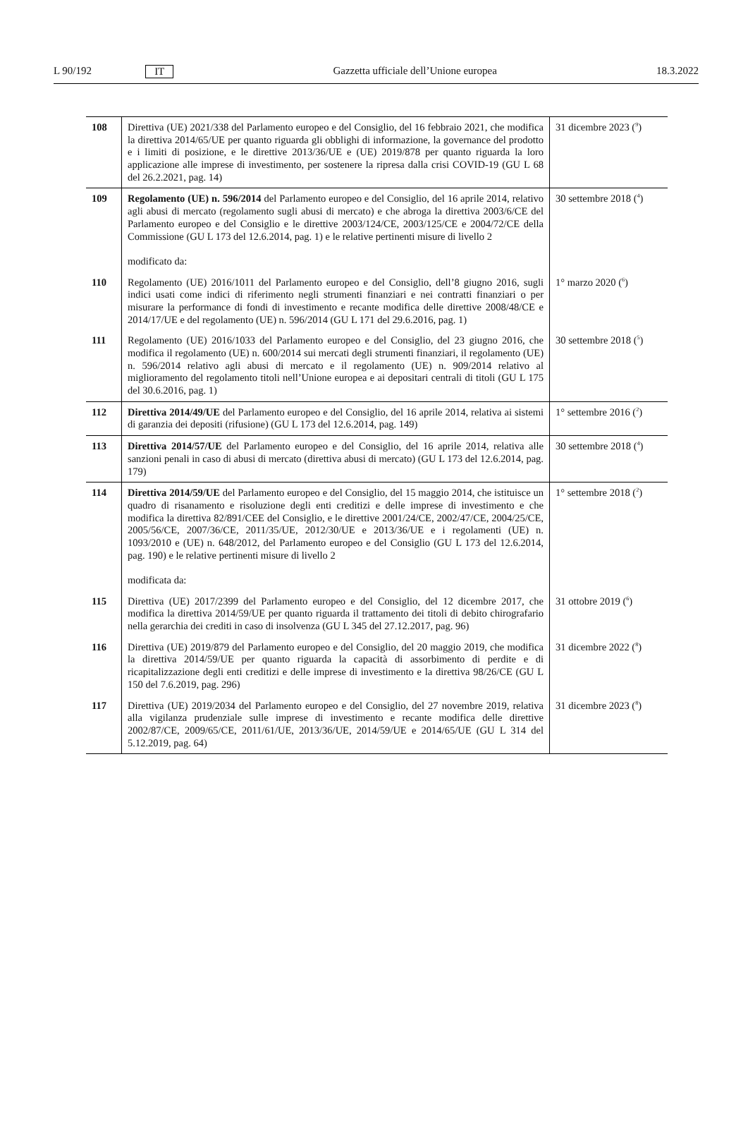L 90/192 IT Gazzetta ufficiale dell’Unione europea 18.3.2022
| 108 | Direttiva (UE) 2021/338 del Parlamento europeo e del Consiglio, del 16 febbraio 2021, che modifica la direttiva 2014/65/UE per quanto riguarda gli obblighi di informazione, la governance del prodotto e i limiti di posizione, e le direttive 2013/36/UE e (UE) 2019/878 per quanto riguarda la loro applicazione alle imprese di investimento, per sostenere la ripresa dalla crisi COVID-19 (GU L 68 del 26.2.2021, pag. 14) | 31 dicembre 2023 (<sup>9</sup>) |
| 109 | Regolamento (UE) n. 596/2014 del Parlamento europeo e del Consiglio, del 16 aprile 2014, relativo agli abusi di mercato (regolamento sugli abusi di mercato) e che abroga la direttiva 2003/6/CE del Parlamento europeo e del Consiglio e le direttive 2003/124/CE, 2003/125/CE e 2004/72/CE della Commissione (GU L 173 del 12.6.2014, pag. 1) e le relative pertinenti misure di livello 2 modificato da: | 30 settembre 2018 (<sup>4</sup>) |
| 110 | Regolamento (UE) 2016/1011 del Parlamento europeo e del Consiglio, dell’8 giugno 2016, sugli indici usati come indici di riferimento negli strumenti finanziari e nei contratti finanziari o per misurare la performance di fondi di investimento e recante modifica delle direttive 2008/48/CE e 2014/17/UE e del regolamento (UE) n. 596/2014 (GU L 171 del 29.6.2016, pag. 1) | 1° marzo 2020 (<sup>6</sup>) |
| 111 | Regolamento (UE) 2016/1033 del Parlamento europeo e del Consiglio, del 23 giugno 2016, che modifica il regolamento (UE) n. 600/2014 sui mercati degli strumenti finanziari, il regolamento (UE) n. 596/2014 relativo agli abusi di mercato e il regolamento (UE) n. 909/2014 relativo al miglioramento del regolamento titoli nell’Unione europea e ai depositari centrali di titoli (GU L 175 del 30.6.2016, pag. 1) | 30 settembre 2018 (<sup>5</sup>) |
| 112 | Direttiva 2014/49/UE del Parlamento europeo e del Consiglio, del 16 aprile 2014, relativa ai sistemi di garanzia dei depositi (rifusione) (GU L 173 del 12.6.2014, pag. 149) | 1° settembre 2016 (<sup>2</sup>) |
| 113 | Direttiva 2014/57/UE del Parlamento europeo e del Consiglio, del 16 aprile 2014, relativa alle sanzioni penali in caso di abusi di mercato (direttiva abusi di mercato) (GU L 173 del 12.6.2014, pag. 179) | 30 settembre 2018 (<sup>4</sup>) |
| 114 | Direttiva 2014/59/UE del Parlamento europeo e del Consiglio, del 15 maggio 2014, che istituisce un quadro di risanamento e risoluzione degli enti creditizi e delle imprese di investimento e che modifica la direttiva 82/891/CEE del Consiglio, e le direttive 2001/24/CE, 2002/47/CE, 2004/25/CE, 2005/56/CE, 2007/36/CE, 2011/35/UE, 2012/30/UE e 2013/36/UE e i regolamenti (UE) n. 1093/2010 e (UE) n. 648/2012, del Parlamento europeo e del Consiglio (GU L 173 del 12.6.2014, pag. 190) e le relative pertinenti misure di livello 2 modificata da: | 1° settembre 2018 (<sup>2</sup>) |
| 115 | Direttiva (UE) 2017/2399 del Parlamento europeo e del Consiglio, del 12 dicembre 2017, che modifica la direttiva 2014/59/UE per quanto riguarda il trattamento dei titoli di debito chirografario nella gerarchia dei crediti in caso di insolvenza (GU L 345 del 27.12.2017, pag. 96) | 31 ottobre 2019 (<sup>6</sup>) |
| 116 | Direttiva (UE) 2019/879 del Parlamento europeo e del Consiglio, del 20 maggio 2019, che modifica la direttiva 2014/59/UE per quanto riguarda la capacità di assorbimento di perdite e di ricapitalizzazione degli enti creditizi e delle imprese di investimento e la direttiva 98/26/CE (GU L 150 del 7.6.2019, pag. 296) | 31 dicembre 2022 (<sup>8</sup>) |
| 117 | Direttiva (UE) 2019/2034 del Parlamento europeo e del Consiglio, del 27 novembre 2019, relativa alla vigilanza prudenziale sulle imprese di investimento e recante modifica delle direttive 2002/87/CE, 2009/65/CE, 2011/61/UE, 2013/36/UE, 2014/59/UE e 2014/65/UE (GU L 314 del 5.12.2019, pag. 64) | 31 dicembre 2023 (<sup>8</sup>) |